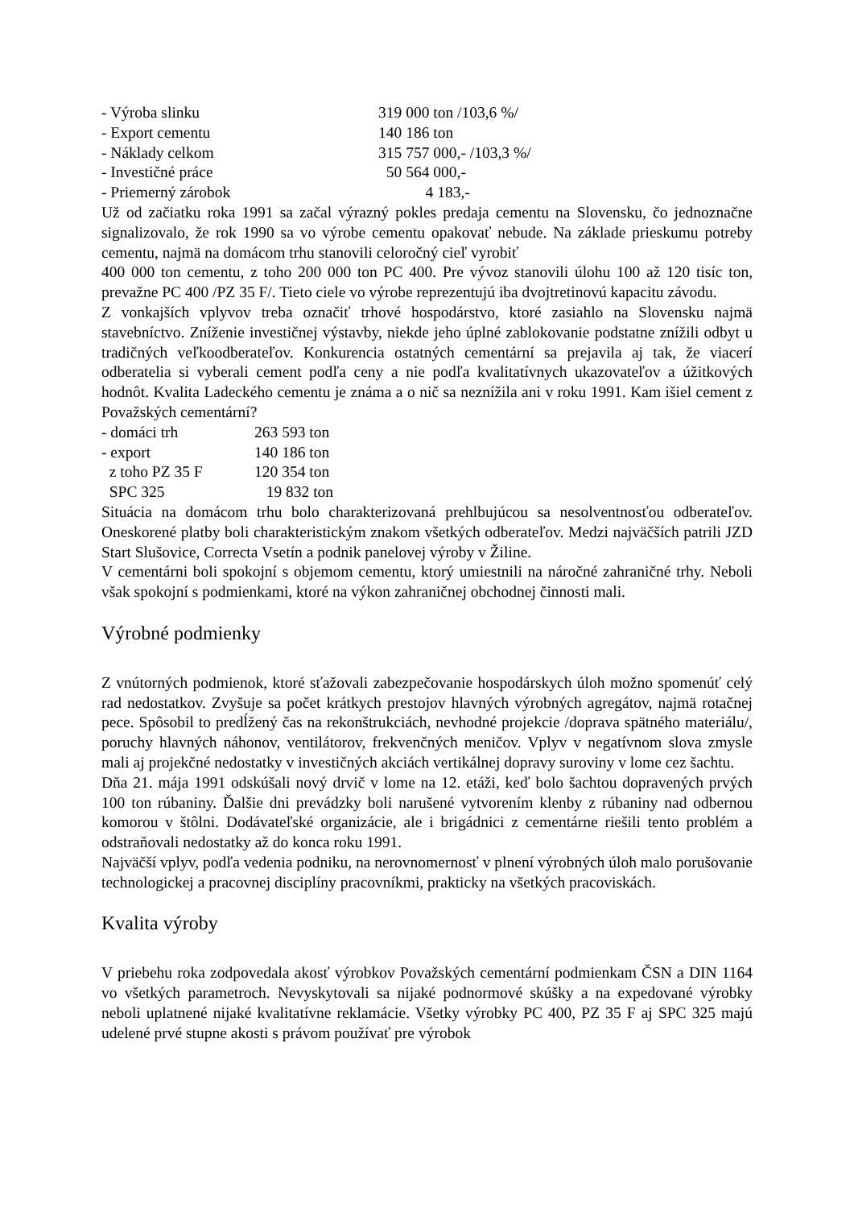| - Výroba slinku | 319 000 ton /103,6 %/ |
| - Export cementu | 140 186 ton |
| - Náklady celkom | 315 757 000,- /103,3 %/ |
| - Investičné práce | 50 564 000,- |
| - Priemerný zárobok | 4 183,- |
Už od začiatku roka 1991 sa začal výrazný pokles predaja cementu na Slovensku, čo jednoznačne signalizovalo, že rok 1990 sa vo výrobe cementu opakovať nebude. Na základe prieskumu potreby cementu, najmä na domácom trhu stanovili celoročný cieľ vyrobiť
400 000 ton cementu, z toho 200 000 ton PC 400. Pre vývoz stanovili úlohu 100 až 120 tisíc ton, prevažne PC 400 /PZ 35 F/. Tieto ciele vo výrobe reprezentujú iba dvojtretinovú kapacitu závodu.
Z vonkajších vplyvov treba označiť trhové hospodárstvo, ktoré zasiahlo na Slovensku najmä stavebníctvo. Zníženie investičnej výstavby, niekde jeho úplné zablokovanie podstatne znížili odbyt u tradičných veľkoodberateľov. Konkurencia ostatných cementární sa prejavila aj tak, že viacerí odberatelia si vyberali cement podľa ceny a nie podľa kvalitatívnych ukazovateľov a úžitkových hodnôt. Kvalita Ladeckého cementu je známa a o nič sa neznížila ani v roku 1991. Kam išiel cement z Považských cementární?
| - domáci trh | 263 593 ton |
| - export | 140 186 ton |
| z toho PZ 35 F | 120 354 ton |
| SPC 325 | 19 832 ton |
Situácia na domácom trhu bolo charakterizovaná prehlbujúcou sa nesolventnosťou odberateľov. Oneskorené platby boli charakteristickým znakom všetkých odberateľov. Medzi najväčších patrili JZD Start Slušovice, Correcta Vsetín a podnik panelovej výroby v Žiline.
V cementárni boli spokojní s objemom cementu, ktorý umiestnili na náročné zahraničné trhy. Neboli však spokojní s podmienkami, ktoré na výkon zahraničnej obchodnej činnosti mali.
Výrobné podmienky
Z vnútorných podmienok, ktoré sťažovali zabezpečovanie hospodárskych úloh možno spomenúť celý rad nedostatkov. Zvyšuje sa počet krátkych prestojov hlavných výrobných agregátov, najmä rotačnej pece. Spôsobil to predĺžený čas na rekonštrukciách, nevhodné projekcie /doprava spätného materiálu/, poruchy hlavných náhonov, ventilátorov, frekvenčných meničov. Vplyv v negatívnom slova zmysle mali aj projekčné nedostatky v investičných akciách vertikálnej dopravy suroviny v lome cez šachtu.
Dňa 21. mája 1991 odskúšali nový drvič v lome na 12. etáži, keď bolo šachtou dopravených prvých 100 ton rúbaniny. Ďalšie dni prevádzky boli narušené vytvorením klenby z rúbaniny nad odbernou komorou v štôlni. Dodávateľské organizácie, ale i brigádnici z cementárne riešili tento problém a odstraňovali nedostatky až do konca roku 1991.
Najväčší vplyv, podľa vedenia podniku, na nerovnomernosť v plnení výrobných úloh malo porušovanie technologickej a pracovnej disciplíny pracovníkmi, prakticky na všetkých pracoviskách.
Kvalita výroby
V priebehu roka zodpovedala akosť výrobkov Považských cementární podmienkam ČSN a DIN 1164 vo všetkých parametroch. Nevyskytovali sa nijaké podnormové skúšky a na expedované výrobky neboli uplatnené nijaké kvalitatívne reklamácie. Všetky výrobky PC 400, PZ 35 F aj SPC 325 majú udelené prvé stupne akosti s právom používať pre výrobok